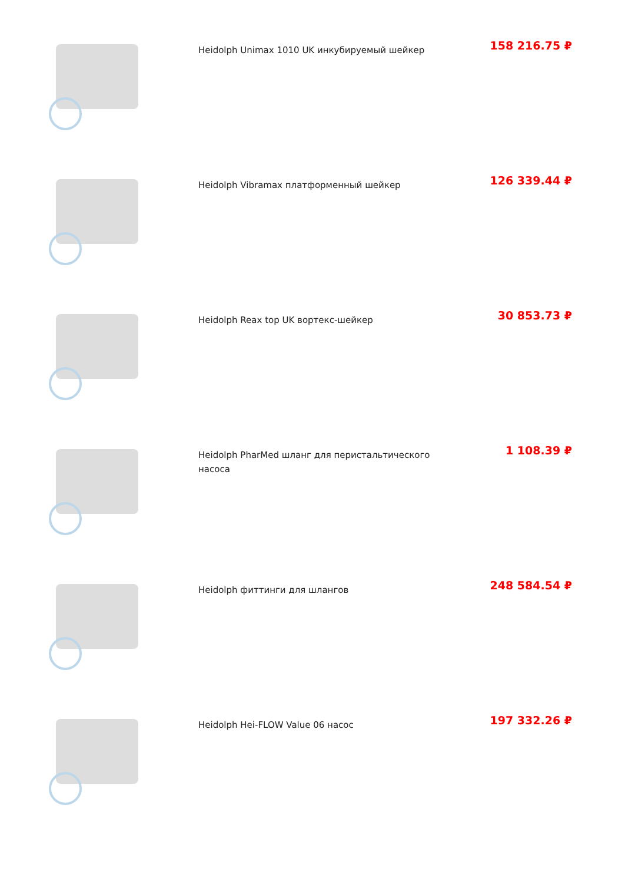Heidolph Unimax 1010 UK инкубируемый шейкер
158 216.75 ₽
Heidolph Vibramax платформенный шейкер
126 339.44 ₽
Heidolph Reax top UK вортекс-шейкер
30 853.73 ₽
Heidolph PharMed шланг для перистальтического насоса
1 108.39 ₽
Heidolph фиттинги для шлангов
248 584.54 ₽
Heidolph Hei-FLOW Value 06 насос
197 332.26 ₽